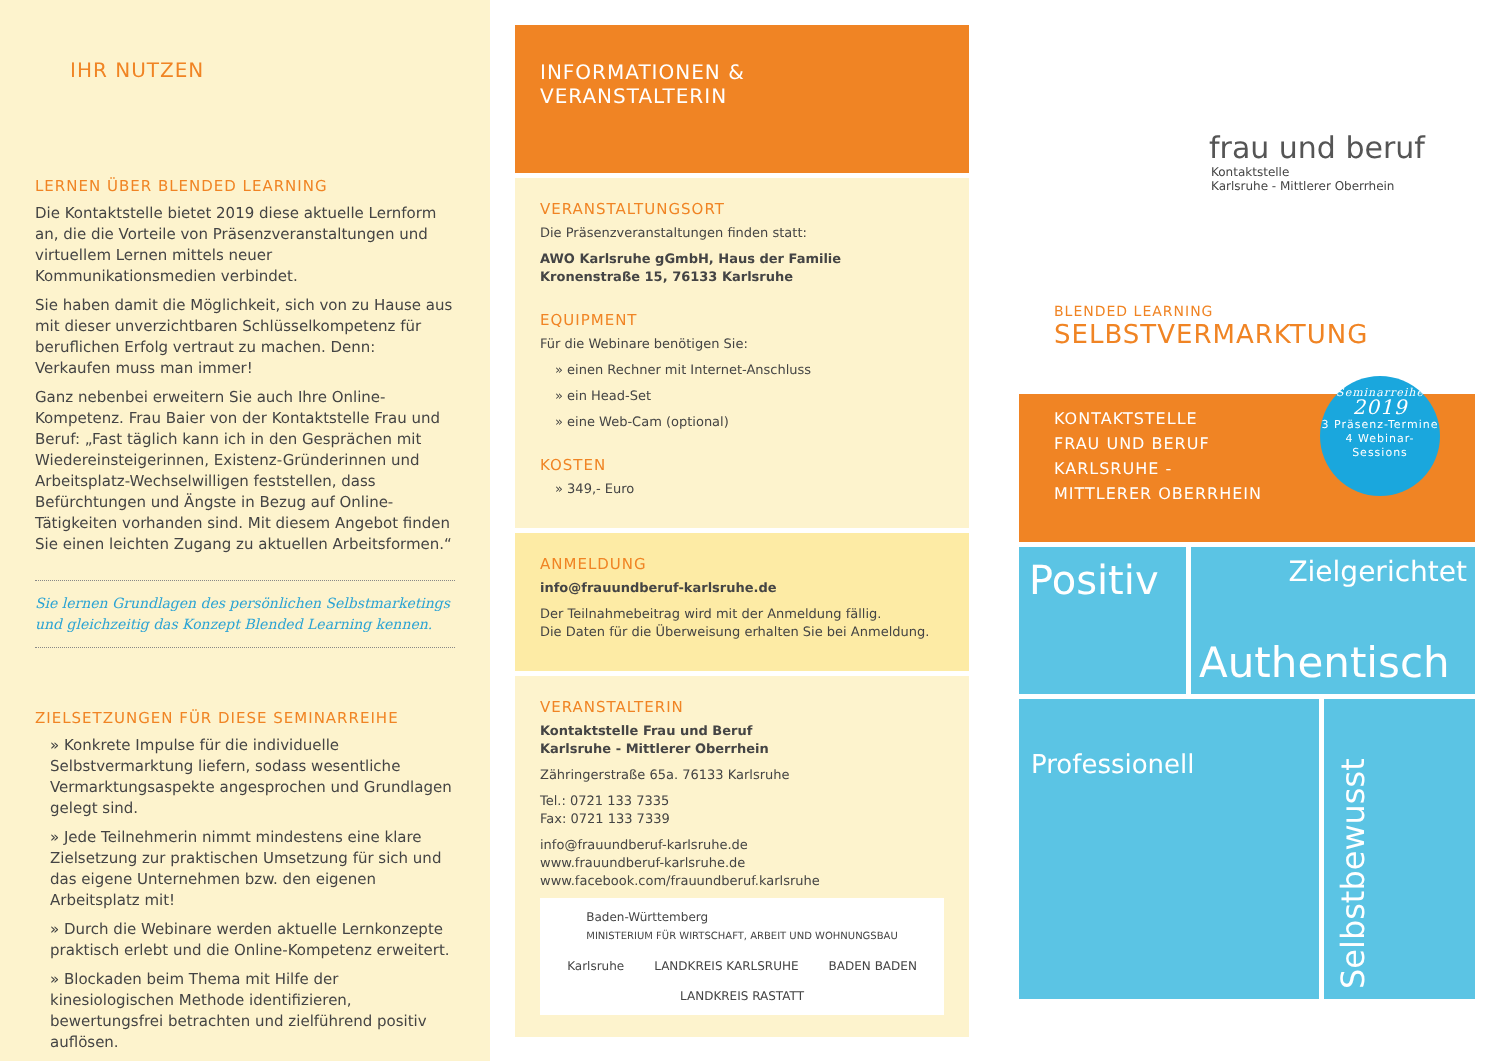IHR NUTZEN
LERNEN ÜBER BLENDED LEARNING
Die Kontaktstelle bietet 2019 diese aktuelle Lernform an, die die Vorteile von Präsenzveranstaltungen und virtuellem Lernen mittels neuer Kommunikationsmedien verbindet.
Sie haben damit die Möglichkeit, sich von zu Hause aus mit dieser unverzichtbaren Schlüsselkompetenz für beruflichen Erfolg vertraut zu machen. Denn: Verkaufen muss man immer!
Ganz nebenbei erweitern Sie auch Ihre Online-Kompetenz. Frau Baier von der Kontaktstelle Frau und Beruf: „Fast täglich kann ich in den Gesprächen mit Wiedereinsteigerinnen, Existenz-Gründerinnen und Arbeitsplatz-Wechselwilligen feststellen, dass Befürchtungen und Ängste in Bezug auf Online-Tätigkeiten vorhanden sind. Mit diesem Angebot finden Sie einen leichten Zugang zu aktuellen Arbeitsformen.“
Sie lernen Grundlagen des persönlichen Selbstmarketings und gleichzeitig das Konzept Blended Learning kennen.
ZIELSETZUNGEN FÜR DIESE SEMINARREIHE
» Konkrete Impulse für die individuelle Selbstvermarktung liefern, sodass wesentliche Vermarktungsaspekte angesprochen und Grundlagen gelegt sind.
» Jede Teilnehmerin nimmt mindestens eine klare Zielsetzung zur praktischen Umsetzung für sich und das eigene Unternehmen bzw. den eigenen Arbeitsplatz mit!
» Durch die Webinare werden aktuelle Lernkonzepte praktisch erlebt und die Online-Kompetenz erweitert.
» Blockaden beim Thema mit Hilfe der kinesiologischen Methode identifizieren, bewertungsfrei betrachten und zielführend positiv auflösen.
INFORMATIONEN &
VERANSTALTERIN
VERANSTALTUNGSORT
Die Präsenzveranstaltungen finden statt:
AWO Karlsruhe gGmbH, Haus der Familie
Kronenstraße 15, 76133 Karlsruhe
EQUIPMENT
Für die Webinare benötigen Sie:
» einen Rechner mit Internet-Anschluss
» ein Head-Set
» eine Web-Cam (optional)
KOSTEN
» 349,- Euro
ANMELDUNG
info@frauundberuf-karlsruhe.de
Der Teilnahmebeitrag wird mit der Anmeldung fällig.
Die Daten für die Überweisung erhalten Sie bei Anmeldung.
VERANSTALTERIN
Kontaktstelle Frau und Beruf
Karlsruhe - Mittlerer Oberrhein
Zähringerstraße 65a. 76133 Karlsruhe
Tel.: 0721 133 7335
Fax: 0721 133 7339
info@frauundberuf-karlsruhe.de
www.frauundberuf-karlsruhe.de
www.facebook.com/frauundberuf.karlsruhe
Baden-Württemberg
MINISTERIUM FÜR WIRTSCHAFT, ARBEIT UND WOHNUNGSBAU Karlsruhe LANDKREIS KARLSRUHE BADEN BADEN LANDKREIS RASTATT
frau und beruf
Kontaktstelle
Karlsruhe - Mittlerer Oberrhein
BLENDED LEARNING
SELBSTVERMARKTUNG
KONTAKTSTELLE
FRAU UND BERUF
KARLSRUHE -
MITTLERER OBERRHEIN
Seminarreihe
2019
3 Präsenz-Termine
4 Webinar-Sessions
Positiv
Zielgerichtet
Authentisch
Professionell
Selbstbewusst